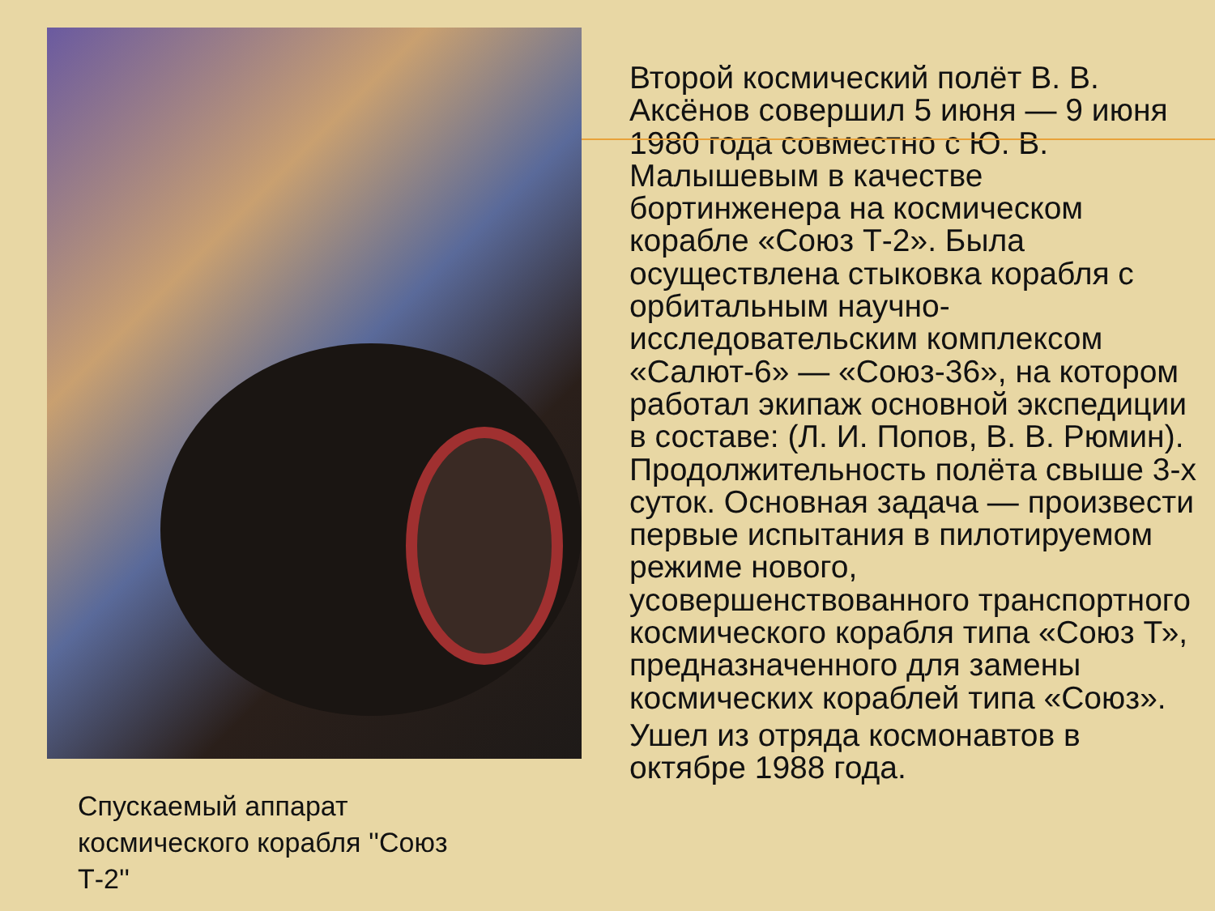Спускаемый аппарат космического корабля ''Союз Т-2''
Второй космический полёт В. В. Аксёнов совершил 5 июня — 9 июня 1980 года совместно с Ю. В. Малышевым в качестве бортинженера на космическом корабле «Союз Т-2». Была осуществлена стыковка корабля с орбитальным научно-исследовательским комплексом «Салют-6» — «Союз-36», на котором работал экипаж основной экспедиции в составе: (Л. И. Попов, В. В. Рюмин). Продолжительность полёта свыше 3-х суток. Основная задача — произвести первые испытания в пилотируемом режиме нового, усовершенствованного транспортного космического корабля типа «Союз Т», предназначенного для замены космических кораблей типа «Союз».
Ушел из отряда космонавтов в октябре 1988 года.